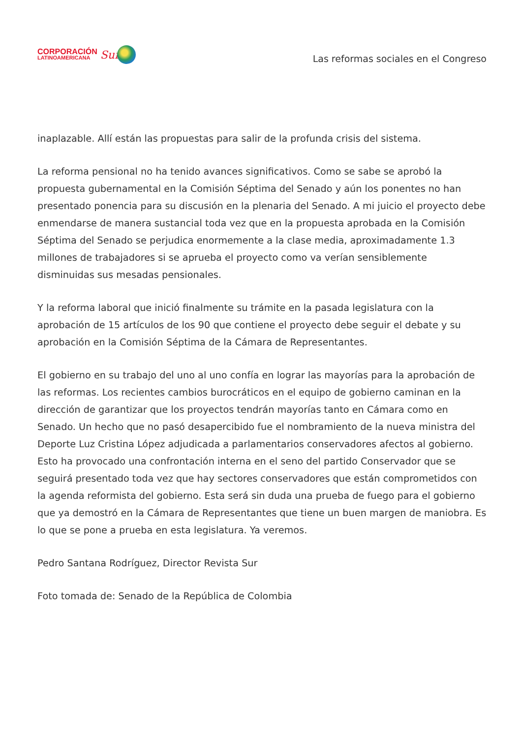CORPORACIÓN
LATINOAMERICANA
Sur
Las reformas sociales en el Congreso
inaplazable. Allí están las propuestas para salir de la profunda crisis del sistema.
La reforma pensional no ha tenido avances significativos. Como se sabe se aprobó la propuesta gubernamental en la Comisión Séptima del Senado y aún los ponentes no han presentado ponencia para su discusión en la plenaria del Senado. A mi juicio el proyecto debe enmendarse de manera sustancial toda vez que en la propuesta aprobada en la Comisión Séptima del Senado se perjudica enormemente a la clase media, aproximadamente 1.3 millones de trabajadores si se aprueba el proyecto como va verían sensiblemente disminuidas sus mesadas pensionales.
Y la reforma laboral que inició finalmente su trámite en la pasada legislatura con la aprobación de 15 artículos de los 90 que contiene el proyecto debe seguir el debate y su aprobación en la Comisión Séptima de la Cámara de Representantes.
El gobierno en su trabajo del uno al uno confía en lograr las mayorías para la aprobación de las reformas. Los recientes cambios burocráticos en el equipo de gobierno caminan en la dirección de garantizar que los proyectos tendrán mayorías tanto en Cámara como en Senado. Un hecho que no pasó desapercibido fue el nombramiento de la nueva ministra del Deporte Luz Cristina López adjudicada a parlamentarios conservadores afectos al gobierno. Esto ha provocado una confrontación interna en el seno del partido Conservador que se seguirá presentado toda vez que hay sectores conservadores que están comprometidos con la agenda reformista del gobierno. Esta será sin duda una prueba de fuego para el gobierno que ya demostró en la Cámara de Representantes que tiene un buen margen de maniobra. Es lo que se pone a prueba en esta legislatura. Ya veremos.
Pedro Santana Rodríguez, Director Revista Sur
Foto tomada de: Senado de la República de Colombia